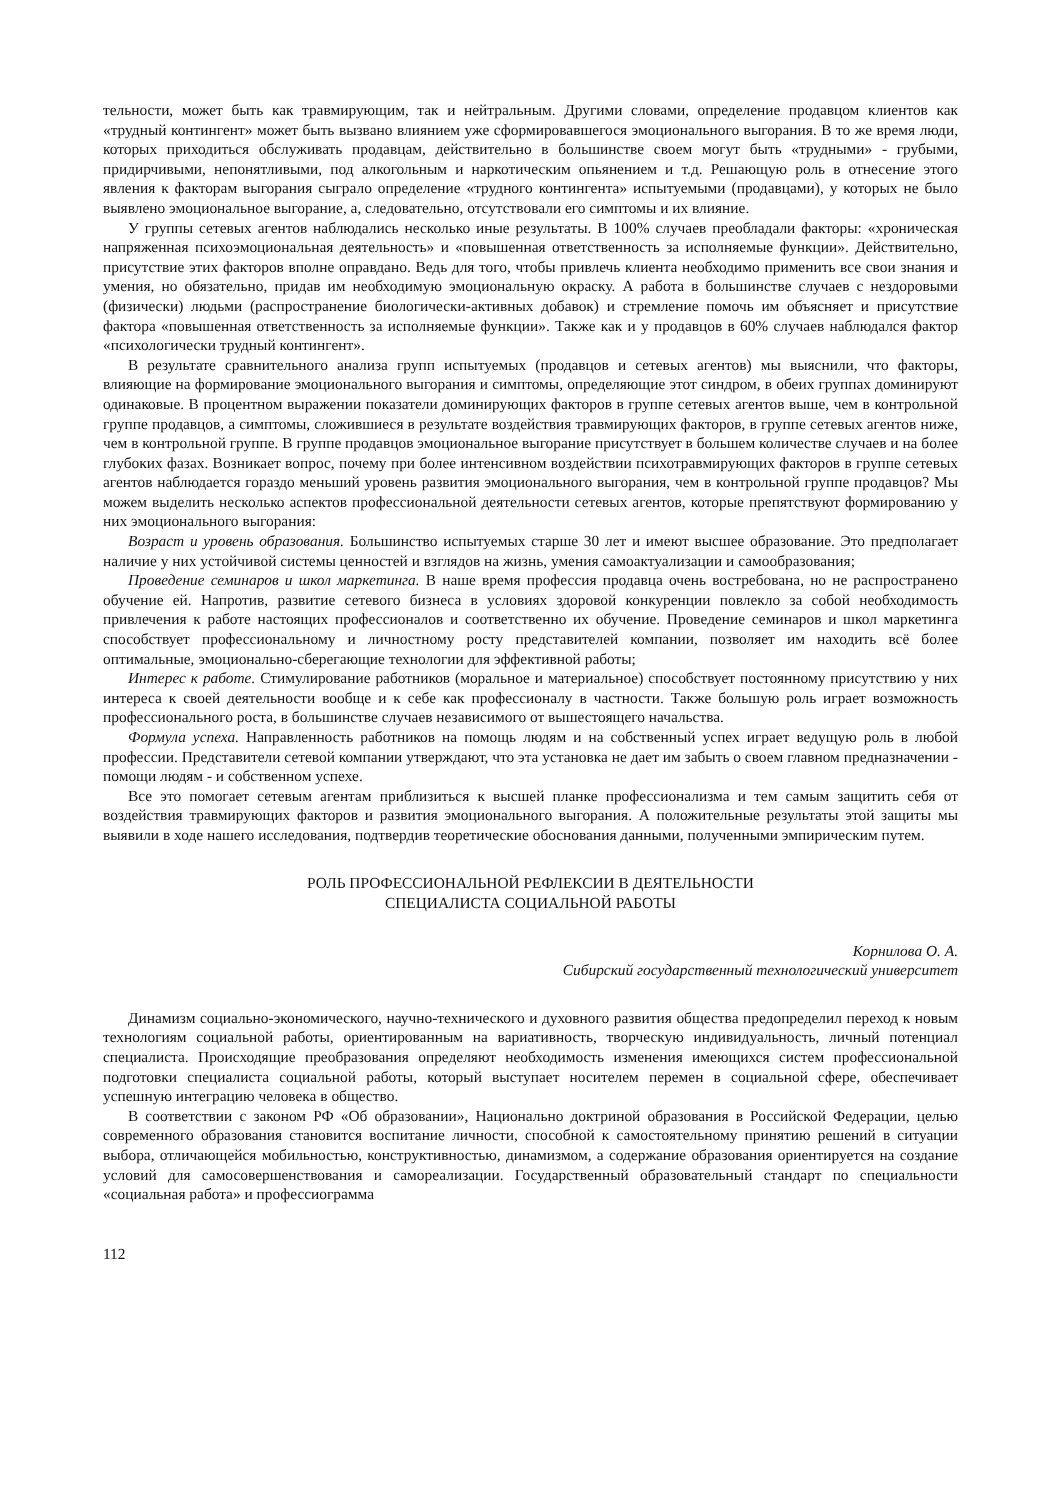тельности, может быть как травмирующим, так и нейтральным. Другими словами, определение продавцом клиентов как «трудный контингент» может быть вызвано влиянием уже сформировавшегося эмоционального выгорания. В то же время люди, которых приходиться обслуживать продавцам, действительно в большинстве своем могут быть «трудными» - грубыми, придирчивыми, непонятливыми, под алкогольным и наркотическим опьянением и т.д. Решающую роль в отнесение этого явления к факторам выгорания сыграло определение «трудного контингента» испытуемыми (продавцами), у которых не было выявлено эмоциональное выгорание, а, следовательно, отсутствовали его симптомы и их влияние.
У группы сетевых агентов наблюдались несколько иные результаты. В 100% случаев преобладали факторы: «хроническая напряженная психоэмоциональная деятельность» и «повышенная ответственность за исполняемые функции». Действительно, присутствие этих факторов вполне оправдано. Ведь для того, чтобы привлечь клиента необходимо применить все свои знания и умения, но обязательно, придав им необходимую эмоциональную окраску. А работа в большинстве случаев с нездоровыми (физически) людьми (распространение биологически-активных добавок) и стремление помочь им объясняет и присутствие фактора «повышенная ответственность за исполняемые функции». Также как и у продавцов в 60% случаев наблюдался фактор «психологически трудный контингент».
В результате сравнительного анализа групп испытуемых (продавцов и сетевых агентов) мы выяснили, что факторы, влияющие на формирование эмоционального выгорания и симптомы, определяющие этот синдром, в обеих группах доминируют одинаковые. В процентном выражении показатели доминирующих факторов в группе сетевых агентов выше, чем в контрольной группе продавцов, а симптомы, сложившиеся в результате воздействия травмирующих факторов, в группе сетевых агентов ниже, чем в контрольной группе. В группе продавцов эмоциональное выгорание присутствует в большем количестве случаев и на более глубоких фазах. Возникает вопрос, почему при более интенсивном воздействии психотравмирующих факторов в группе сетевых агентов наблюдается гораздо меньший уровень развития эмоционального выгорания, чем в контрольной группе продавцов? Мы можем выделить несколько аспектов профессиональной деятельности сетевых агентов, которые препятствуют формированию у них эмоционального выгорания:
Возраст и уровень образования. Большинство испытуемых старше 30 лет и имеют высшее образование. Это предполагает наличие у них устойчивой системы ценностей и взглядов на жизнь, умения самоактуализации и самообразования;
Проведение семинаров и школ маркетинга. В наше время профессия продавца очень востребована, но не распространено обучение ей. Напротив, развитие сетевого бизнеса в условиях здоровой конкуренции повлекло за собой необходимость привлечения к работе настоящих профессионалов и соответственно их обучение. Проведение семинаров и школ маркетинга способствует профессиональному и личностному росту представителей компании, позволяет им находить всё более оптимальные, эмоционально-сберегающие технологии для эффективной работы;
Интерес к работе. Стимулирование работников (моральное и материальное) способствует постоянному присутствию у них интереса к своей деятельности вообще и к себе как профессионалу в частности. Также большую роль играет возможность профессионального роста, в большинстве случаев независимого от вышестоящего начальства.
Формула успеха. Направленность работников на помощь людям и на собственный успех играет ведущую роль в любой профессии. Представители сетевой компании утверждают, что эта установка не дает им забыть о своем главном предназначении - помощи людям - и собственном успехе.
Все это помогает сетевым агентам приблизиться к высшей планке профессионализма и тем самым защитить себя от воздействия травмирующих факторов и развития эмоционального выгорания. А положительные результаты этой защиты мы выявили в ходе нашего исследования, подтвердив теоретические обоснования данными, полученными эмпирическим путем.
РОЛЬ ПРОФЕССИОНАЛЬНОЙ РЕФЛЕКСИИ В ДЕЯТЕЛЬНОСТИ
СПЕЦИАЛИСТА СОЦИАЛЬНОЙ РАБОТЫ
Корнилова О. А.
Сибирский государственный технологический университет
Динамизм социально-экономического, научно-технического и духовного развития общества предопределил переход к новым технологиям социальной работы, ориентированным на вариативность, творческую индивидуальность, личный потенциал специалиста. Происходящие преобразования определяют необходимость изменения имеющихся систем профессиональной подготовки специалиста социальной работы, который выступает носителем перемен в социальной сфере, обеспечивает успешную интеграцию человека в общество.
В соответствии с законом РФ «Об образовании», Национально доктриной образования в Российской Федерации, целью современного образования становится воспитание личности, способной к самостоятельному принятию решений в ситуации выбора, отличающейся мобильностью, конструктивностью, динамизмом, а содержание образования ориентируется на создание условий для самосовершенствования и самореализации. Государственный образовательный стандарт по специальности «социальная работа» и профессиограмма
112